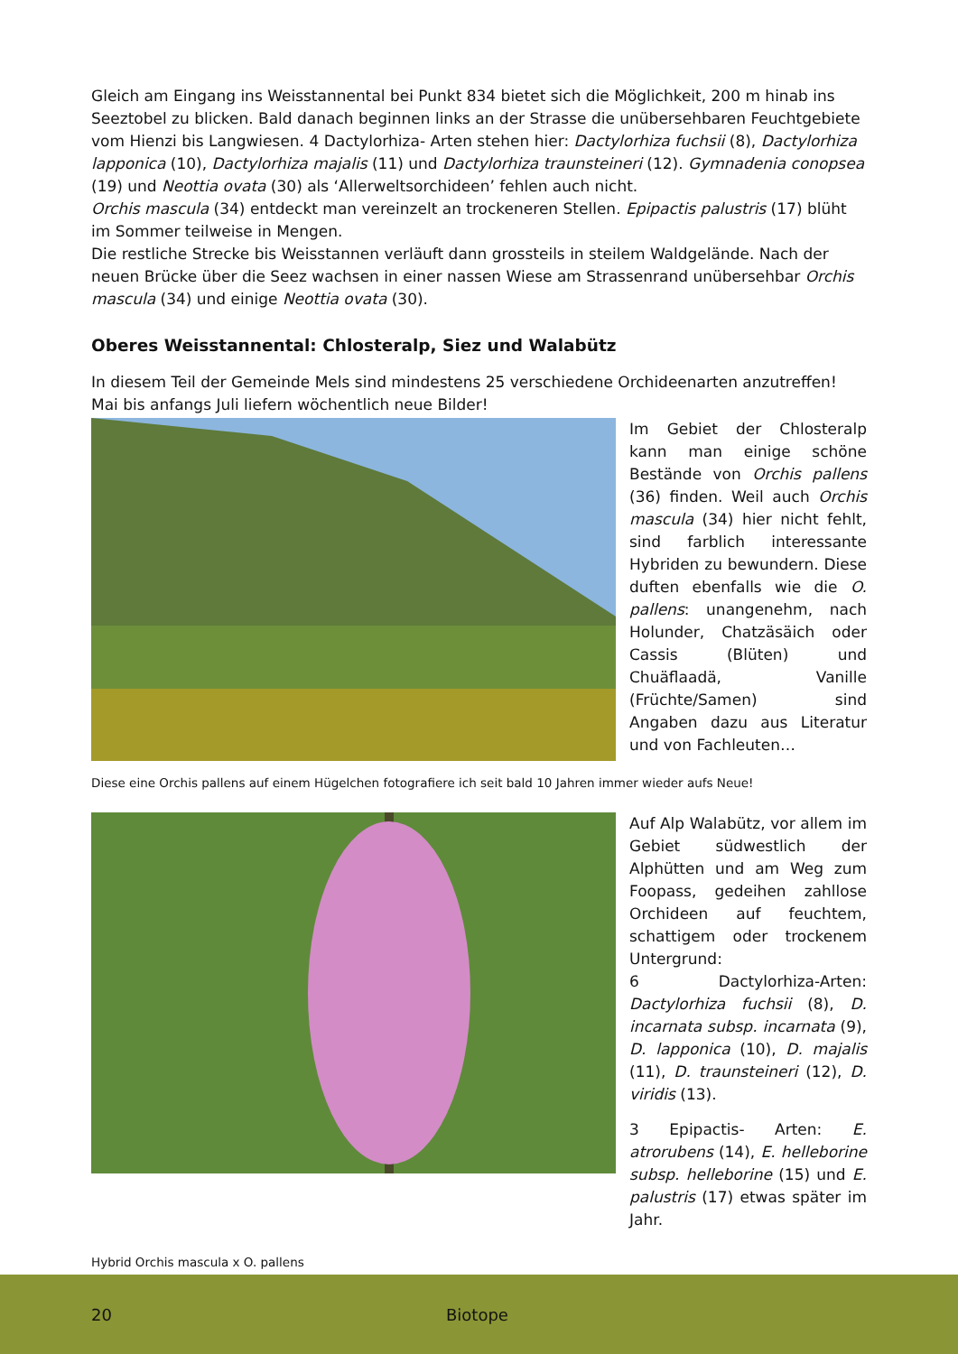Gleich am Eingang ins Weisstannental bei Punkt 834 bietet sich die Möglichkeit, 200 m hinab ins Seeztobel zu blicken. Bald danach beginnen links an der Strasse die unübersehbaren Feuchtgebiete vom Hienzi bis Langwiesen. 4 Dactylorhiza- Arten stehen hier: Dactylorhiza fuchsii (8), Dactylorhiza lapponica (10), Dactylorhiza majalis (11) und Dactylorhiza traunsteineri (12). Gymnadenia conopsea (19) und Neottia ovata (30) als ‘Allerweltsorchideen’ fehlen auch nicht.
Orchis mascula (34) entdeckt man vereinzelt an trockeneren Stellen. Epipactis palustris (17) blüht im Sommer teilweise in Mengen.
Die restliche Strecke bis Weisstannen verläuft dann grossteils in steilem Waldgelände. Nach der neuen Brücke über die Seez wachsen in einer nassen Wiese am Strassenrand unübersehbar Orchis mascula (34) und einige Neottia ovata (30).
Oberes Weisstannental: Chlosteralp, Siez und Walabütz
In diesem Teil der Gemeinde Mels sind mindestens 25 verschiedene Orchideenarten anzutreffen! Mai bis anfangs Juli liefern wöchentlich neue Bilder!
Im Gebiet der Chlosteralp kann man einige schöne Bestände von Orchis pallens (36) finden. Weil auch Orchis mascula (34) hier nicht fehlt, sind farblich interessante Hybriden zu bewundern. Diese duften ebenfalls wie die O. pallens: unangenehm, nach Holunder, Chatzäsäich oder Cassis (Blüten) und Chuäflaadä, Vanille (Früchte/Samen) sind Angaben dazu aus Literatur und von Fachleuten…
Diese eine Orchis pallens auf einem Hügelchen fotografiere ich seit bald 10 Jahren immer wieder aufs Neue!
Auf Alp Walabütz, vor allem im Gebiet südwestlich der Alphütten und am Weg zum Foopass, gedeihen zahllose Orchideen auf feuchtem, schattigem oder trockenem Untergrund:
6 Dactylorhiza-Arten: Dactylorhiza fuchsii (8), D. incarnata subsp. incarnata (9), D. lapponica (10), D. majalis (11), D. traunsteineri (12), D. viridis (13).
3 Epipactis- Arten: E. atrorubens (14), E. helleborine subsp. helleborine (15) und E. palustris (17) etwas später im Jahr.
Hybrid Orchis mascula x O. pallens
20 Biotope